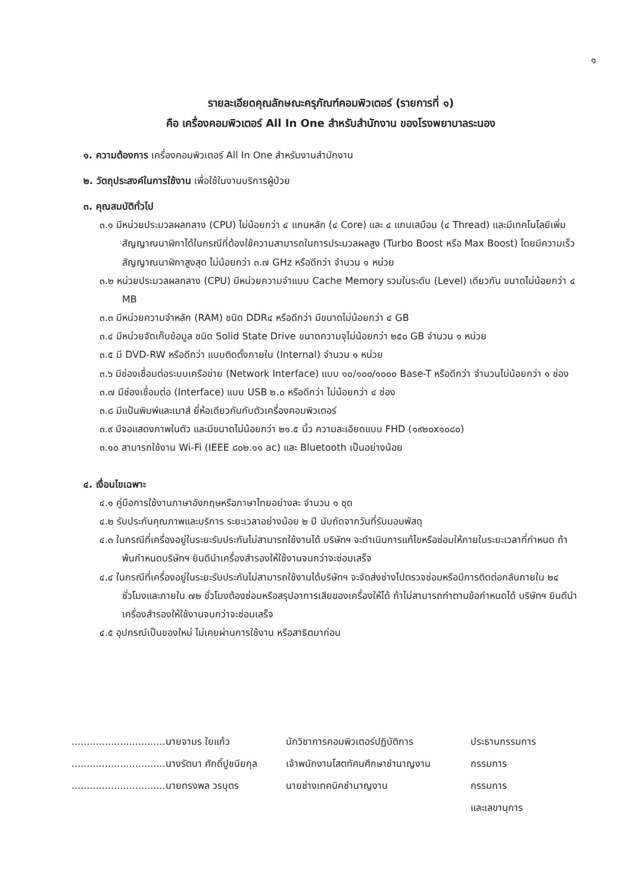๑
รายละเอียดคุณลักษณะครุภัณฑ์คอมพิวเตอร์ (รายการที่ ๑)
คือ เครื่องคอมพิวเตอร์ All In One สำหรับสำนักงาน ของโรงพยาบาลระนอง
๑. ความต้องการ เครื่องคอมพิวเตอร์ All In One สำหรับงานสำนักงาน
๒. วัตถุประสงค์ในการใช้งาน เพื่อใช้ในงานบริการผู้ป่วย
๓. คุณสมบัติทั่วไป
๓.๑ มีหน่วยประมวลผลกลาง (CPU) ไม่น้อยกว่า ๔ แกนหลัก (๔ Core) และ ๔ แกนเสมือน (๔ Thread) และมีเทคโนโลยีเพิ่มสัญญาณนาฬิกาได้ในกรณีที่ต้องใช้ความสามารถในการประมวลผลสูง (Turbo Boost หรือ Max Boost) โดยมีความเร็วสัญญาณนาฬิกาสูงสุด ไม่น้อยกว่า ๓.๗ GHz หรือดีกว่า จำนวน ๑ หน่วย
๓.๒ หน่วยประมวลผลกลาง (CPU) มีหน่วยความจำแบบ Cache Memory รวมในระดับ (Level) เดียวกัน ขนาดไม่น้อยกว่า ๔ MB
๓.๓ มีหน่วยความจำหลัก (RAM) ชนิด DDR๔ หรือดีกว่า มีขนาดไม่น้อยกว่า ๔ GB
๓.๔ มีหน่วยจัดเก็บข้อมูล ชนิด Solid State Drive ขนาดความจุไม่น้อยกว่า ๒๕๐ GB จำนวน ๑ หน่วย
๓.๕ มี DVD-RW หรือดีกว่า แบบติดตั้งภายใน (Internal) จำนวน ๑ หน่วย
๓.๖ มีช่องเชื่อมต่อระบบเครือข่าย (Network Interface) แบบ ๑๐/๑๐๐/๑๐๐๐ Base-T หรือดีกว่า จำนวนไม่น้อยกว่า ๑ ช่อง
๓.๗ มีช่องเชื่อมต่อ (Interface) แบบ USB ๒.๐ หรือดีกว่า ไม่น้อยกว่า ๔ ช่อง
๓.๘ มีแป้นพิมพ์และเมาส์ ยี่ห้อเดียวกันกับตัวเครื่องคอมพิวเตอร์
๓.๙ มีจอแสดงภาพในตัว และมีขนาดไม่น้อยกว่า ๒๑.๕ นิ้ว ความละเอียดแบบ FHD (๑๙๒๐x๑๐๘๐)
๓.๑๐ สามารถใช้งาน Wi-Fi (IEEE ๘๐๒.๑๑ ac) และ Bluetooth เป็นอย่างน้อย
๔. เงื่อนไขเฉพาะ
๔.๑ คู่มือการใช้งานภาษาอังกฤษหรือภาษาไทยอย่างละ จำนวน ๑ ชุด
๔.๒ รับประกันคุณภาพและบริการ ระยะเวลาอย่างน้อย ๒ ปี นับถัดจากวันที่รับมอบพัสดุ
๔.๓ ในกรณีที่เครื่องอยู่ในระยะรับประกันไม่สามารถใช้งานได้ บริษัทฯ จะดำเนินการแก้ไขหรือซ่อมให้ภายในระยะเวลาที่กำหนด ถ้าพ้นกำหนดบริษัทฯ ยินดีนำเครื่องสำรองให้ใช้งานจนกว่าจะซ่อมเสร็จ
๔.๔ ในกรณีที่เครื่องอยู่ในระยะรับประกันไม่สามารถใช้งานได้บริษัทฯ จะจัดส่งช่างไปตรวจซ่อมหรือมีการติดต่อกลับภายใน ๒๔ ชั่วโมงและภายใน ๗๒ ชั่วโมงต้องซ่อมหรือสรุปอาการเสียของเครื่องให้ได้ ถ้าไม่สามารถทำตามข้อกำหนดได้ บริษัทฯ ยินดีนำเครื่องสำรองให้ใช้งานจนกว่าจะซ่อมเสร็จ
๔.๕ อุปกรณ์เป็นของใหม่ ไม่เคยผ่านการใช้งาน หรือสาธิตมาก่อน
...............................นายจามร ใยแก้ว
นักวิชาการคอมพิวเตอร์ปฏิบัติการ
ประธานกรรมการ
...............................นางรัตนา ศักดิ์ปูชนียกุล
เจ้าพนักงานโสตทัศนศึกษาชำนาญงาน
กรรมการ
...............................นายทรงพล วรบุตร
นายช่างเทคนิคชำนาญงาน
กรรมการ
และเลขานุการ